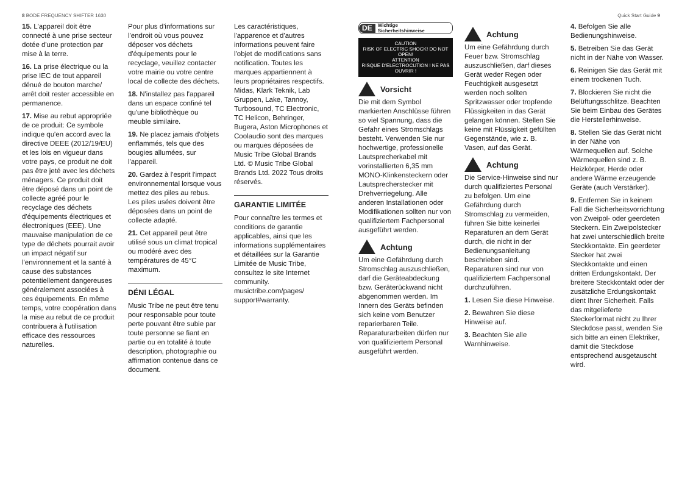8 BODE FREQUENCY SHIFTER 1630 Quick Start Guide 9
15. L'appareil doit être connecté à une prise secteur dotée d'une protection par mise à la terre.
16. La prise électrique ou la prise IEC de tout appareil dénué de bouton marche/ arrêt doit rester accessible en permanence.
17. Mise au rebut appropriée de ce produit: Ce symbole indique qu'en accord avec la directive DEEE (2012/19/EU) et les lois en vigueur dans votre pays, ce produit ne doit pas être jeté avec les déchets ménagers. Ce produit doit être déposé dans un point de collecte agréé pour le recyclage des déchets d'équipements électriques et électroniques (EEE). Une mauvaise manipulation de ce type de déchets pourrait avoir un impact négatif sur l'environnement et la santé à cause des substances potentiellement dangereuses généralement associées à ces équipements. En même temps, votre coopération dans la mise au rebut de ce produit contribuera à l'utilisation efficace des ressources naturelles.
Pour plus d'informations sur l'endroit où vous pouvez déposer vos déchets d'équipements pour le recyclage, veuillez contacter votre mairie ou votre centre local de collecte des déchets.
18. N'installez pas l'appareil dans un espace confiné tel qu'une bibliothèque ou meuble similaire.
19. Ne placez jamais d'objets enflammés, tels que des bougies allumées, sur l'appareil.
20. Gardez à l'esprit l'impact environnemental lorsque vous mettez des piles au rebus. Les piles usées doivent être déposées dans un point de collecte adapté.
21. Cet appareil peut être utilisé sous un climat tropical ou modéré avec des températures de 45°C maximum.
DÉNI LÉGAL
Music Tribe ne peut être tenu pour responsable pour toute perte pouvant être subie par toute personne se fiant en partie ou en totalité à toute description, photographie ou affirmation contenue dans ce document.
Les caractéristiques, l'apparence et d'autres informations peuvent faire l'objet de modifications sans notification. Toutes les marques appartiennent à leurs propriétaires respectifs. Midas, Klark Teknik, Lab Gruppen, Lake, Tannoy, Turbosound, TC Electronic, TC Helicon, Behringer, Bugera, Aston Microphones et Coolaudio sont des marques ou marques déposées de Music Tribe Global Brands Ltd. © Music Tribe Global Brands Ltd. 2022 Tous droits réservés.
GARANTIE LIMITÉE
Pour connaître les termes et conditions de garantie applicables, ainsi que les informations supplémentaires et détaillées sur la Garantie Limitée de Music Tribe, consultez le site Internet community. musictribe.com/pages/ support#warranty.
DE Wichtige
Sicherheitshinweise
CAUTION
RISK OF ELECTRIC SHOCK! DO NOT OPEN!
ATTENTION
RISQUE D'ELECTROCUTION ! NE PAS OUVRIR !
Vorsicht
Die mit dem Symbol markierten Anschlüsse führen so viel Spannung, dass die Gefahr eines Stromschlags besteht. Verwenden Sie nur hochwertige, professionelle Lautsprecherkabel mit vorinstallierten 6,35 mm MONO-Klinkensteckern oder Lautsprecherstecker mit Drehverriegelung. Alle anderen Installationen oder Modifikationen sollten nur von qualifiziertem Fachpersonal ausgeführt werden.
Achtung
Um eine Gefährdung durch Stromschlag auszuschließen, darf die Geräteabdeckung bzw. Geräterückwand nicht abgenommen werden. Im Innern des Geräts befinden sich keine vom Benutzer reparierbaren Teile. Reparaturarbeiten dürfen nur von qualifiziertem Personal ausgeführt werden.
Achtung
Um eine Gefährdung durch Feuer bzw. Stromschlag auszuschließen, darf dieses Gerät weder Regen oder Feuchtigkeit ausgesetzt werden noch sollten Spritzwasser oder tropfende Flüssigkeiten in das Gerät gelangen können. Stellen Sie keine mit Flüssigkeit gefüllten Gegenstände, wie z. B. Vasen, auf das Gerät.
Achtung
Die Service-Hinweise sind nur durch qualifiziertes Personal zu befolgen. Um eine Gefährdung durch Stromschlag zu vermeiden, führen Sie bitte keinerlei Reparaturen an dem Gerät durch, die nicht in der Bedienungsanleitung beschrieben sind. Reparaturen sind nur von qualifiziertem Fachpersonal durchzuführen.
1. Lesen Sie diese Hinweise.
2. Bewahren Sie diese Hinweise auf.
3. Beachten Sie alle Warnhinweise.
4. Befolgen Sie alle Bedienungshinweise.
5. Betreiben Sie das Gerät nicht in der Nähe von Wasser.
6. Reinigen Sie das Gerät mit einem trockenen Tuch.
7. Blockieren Sie nicht die Belüftungsschlitze. Beachten Sie beim Einbau des Gerätes die Herstellerhinweise.
8. Stellen Sie das Gerät nicht in der Nähe von Wärmequellen auf. Solche Wärmequellen sind z. B. Heizkörper, Herde oder andere Wärme erzeugende Geräte (auch Verstärker).
9. Entfernen Sie in keinem Fall die Sicherheitsvorrichtung von Zweipol- oder geerdeten Steckern. Ein Zweipolstecker hat zwei unterschiedlich breite Steckkontakte. Ein geerdeter Stecker hat zwei Steckkontakte und einen dritten Erdungskontakt. Der breitere Steckkontakt oder der zusätzliche Erdungskontakt dient Ihrer Sicherheit. Falls das mitgelieferte Steckerformat nicht zu Ihrer Steckdose passt, wenden Sie sich bitte an einen Elektriker, damit die Steckdose entsprechend ausgetauscht wird.